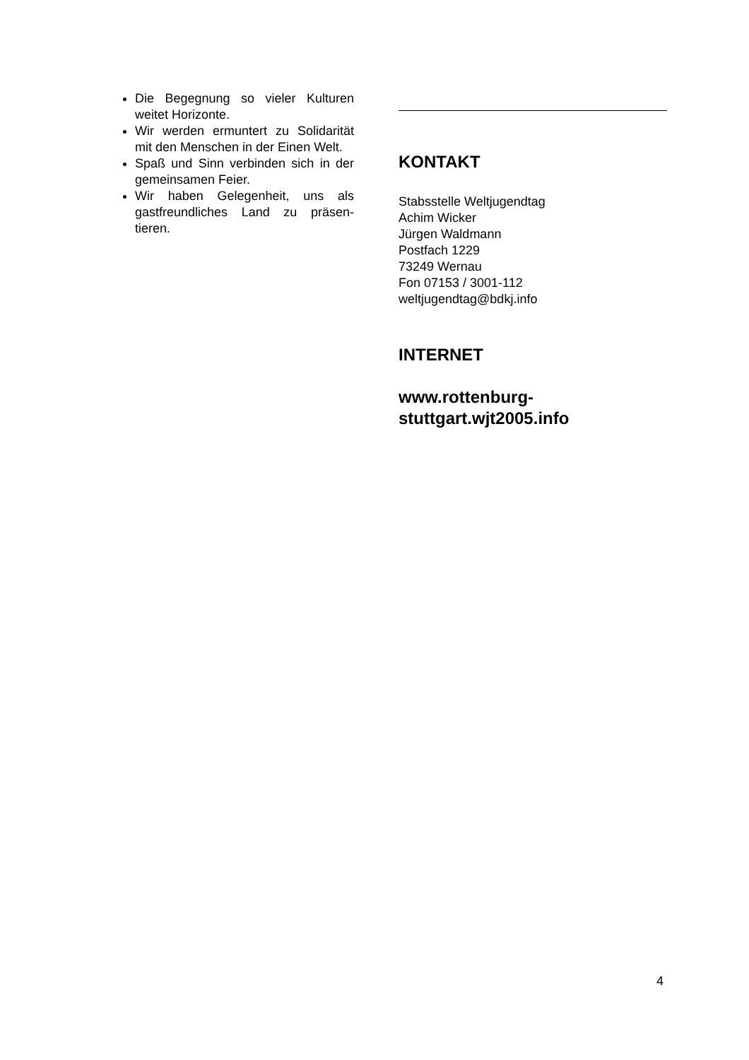Die Begegnung so vieler Kulturen weitet Horizonte.
Wir werden ermuntert zu Solidarität mit den Menschen in der Einen Welt.
Spaß und Sinn verbinden sich in der gemeinsamen Feier.
Wir haben Gelegenheit, uns als gastfreundliches Land zu präsen-tieren.
KONTAKT
Stabsstelle Weltjugendtag
Achim Wicker
Jürgen Waldmann
Postfach 1229
73249 Wernau
Fon 07153 / 3001-112
weltjugendtag@bdkj.info
INTERNET
www.rottenburg-
stuttgart.wjt2005.info
4